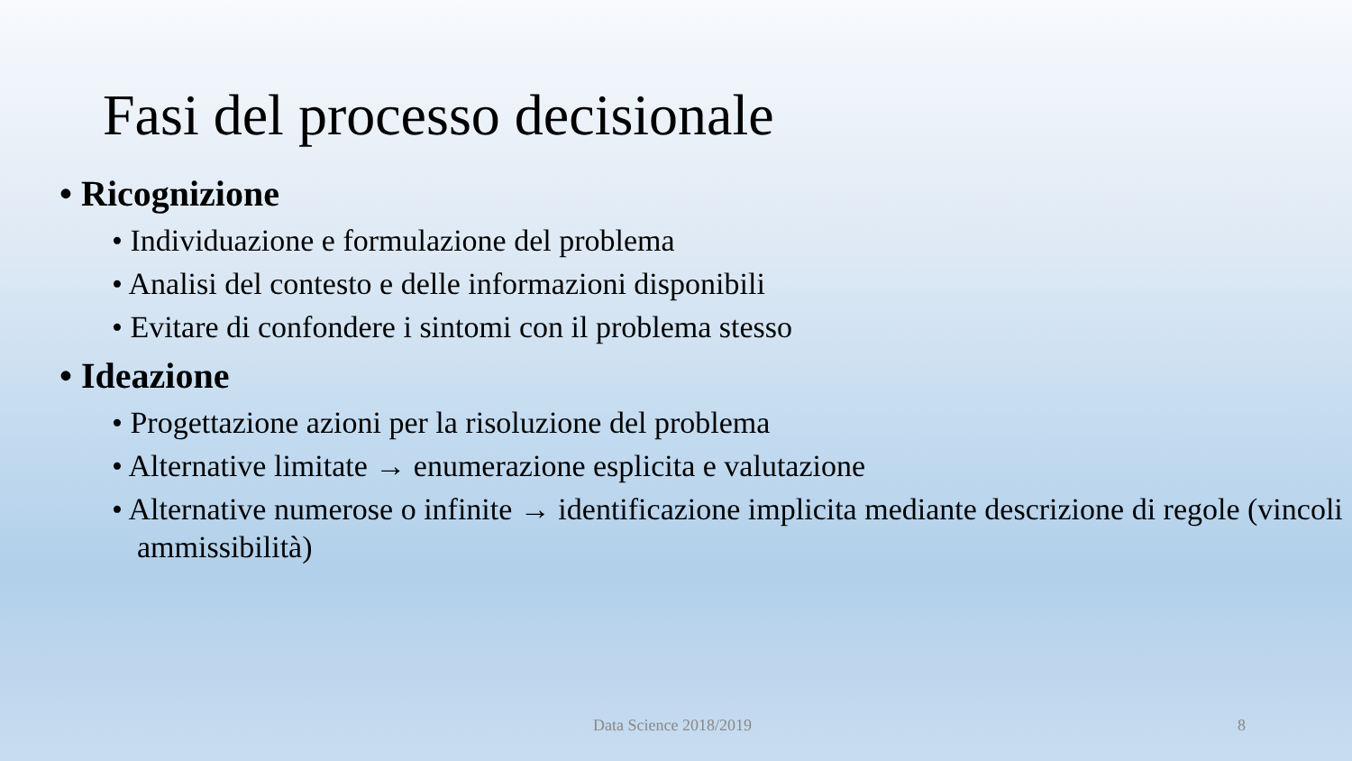Fasi del processo decisionale
• Ricognizione
• Individuazione e formulazione del problema
• Analisi del contesto e delle informazioni disponibili
• Evitare di confondere i sintomi con il problema stesso
• Ideazione
• Progettazione azioni per la risoluzione del problema
• Alternative limitate → enumerazione esplicita e valutazione
• Alternative numerose o infinite → identificazione implicita mediante descrizione di regole (vincoli ammissibilità)
Data Science 2018/2019 8